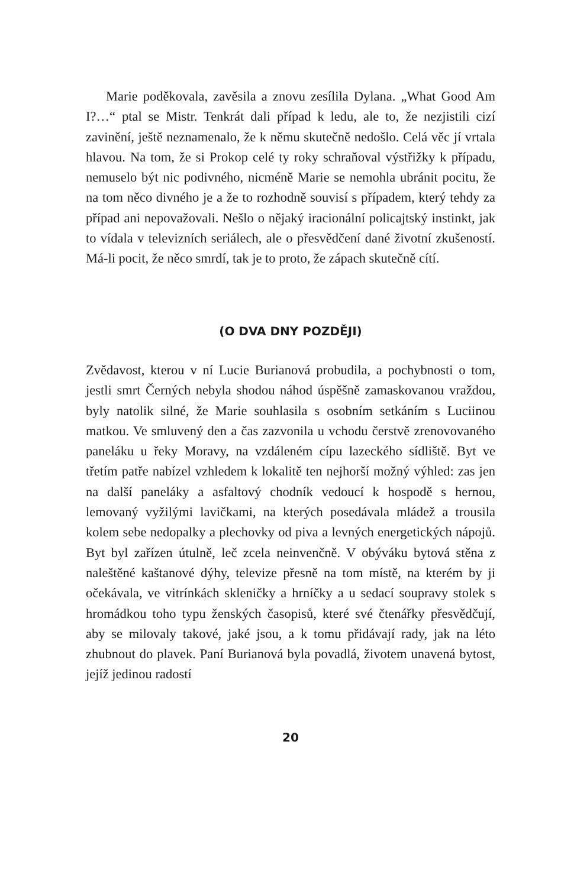Marie poděkovala, zavěsila a znovu zesílila Dylana. „What Good Am I?…“ ptal se Mistr. Tenkrát dali případ k ledu, ale to, že nezjistili cizí zavinění, ještě neznamenalo, že k němu skutečně nedošlo. Celá věc jí vrtala hlavou. Na tom, že si Prokop celé ty roky schraňoval výstřižky k případu, nemuselo být nic podivného, nicméně Marie se nemohla ubránit pocitu, že na tom něco divného je a že to rozhodně souvisí s případem, který tehdy za případ ani nepovažovali. Nešlo o nějaký iracionální policajtský instinkt, jak to vídala v televizních seriálech, ale o přesvědčení dané životní zkušeností. Má-li pocit, že něco smrdí, tak je to proto, že zápach skutečně cítí.
(O DVA DNY POZDĚJI)
Zvědavost, kterou v ní Lucie Burianová probudila, a pochybnosti o tom, jestli smrt Černých nebyla shodou náhod úspěšně zamaskovanou vraždou, byly natolik silné, že Marie souhlasila s osobním setkáním s Luciinou matkou. Ve smluvený den a čas zazvonila u vchodu čerstvě zrenovovaného paneláku u řeky Moravy, na vzdáleném cípu lazeckého sídliště. Byt ve třetím patře nabízel vzhledem k lokalitě ten nejhorší možný výhled: zas jen na další paneláky a asfaltový chodník vedoucí k hospodě s hernou, lemovaný vyžilými lavičkami, na kterých posedávala mládež a trousila kolem sebe nedopalky a plechovky od piva a levných energetických nápojů. Byt byl zařízen útulně, leč zcela neinvenčně. V obýváku bytová stěna z naleštěné kaštanové dýhy, televize přesně na tom místě, na kterém by ji očekávala, ve vitrínkách skleničky a hrníčky a u sedací soupravy stolek s hromádkou toho typu ženských časopisů, které své čtenářky přesvědčují, aby se milovaly takové, jaké jsou, a k tomu přidávají rady, jak na léto zhubnout do plavek. Paní Burianová byla povadlá, životem unavená bytost, jejíž jedinou radostí
20